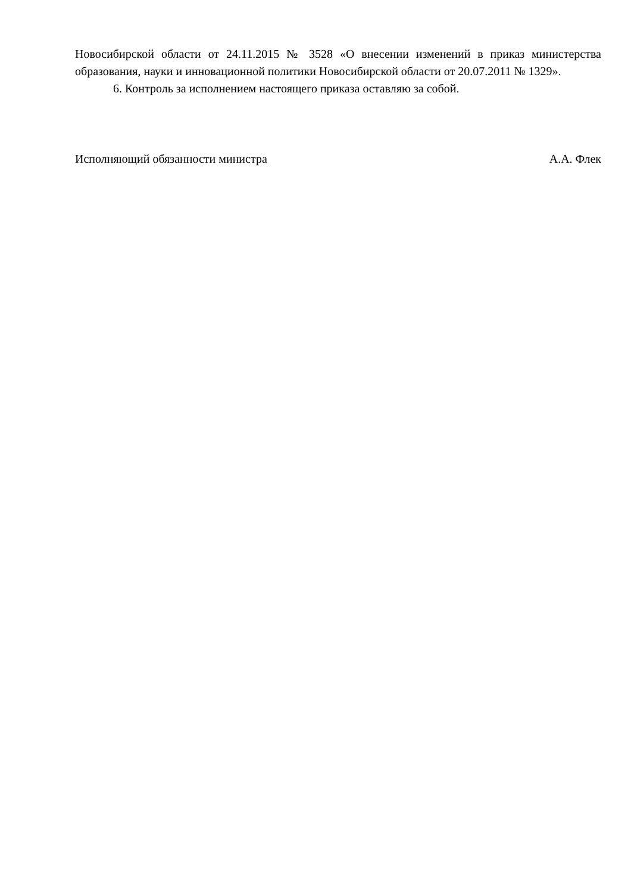Новосибирской области от 24.11.2015 № 3528 «О внесении изменений в приказ министерства образования, науки и инновационной политики Новосибирской области от 20.07.2011 № 1329».
6. Контроль за исполнением настоящего приказа оставляю за собой.
Исполняющий обязанности министра А.А. Флек